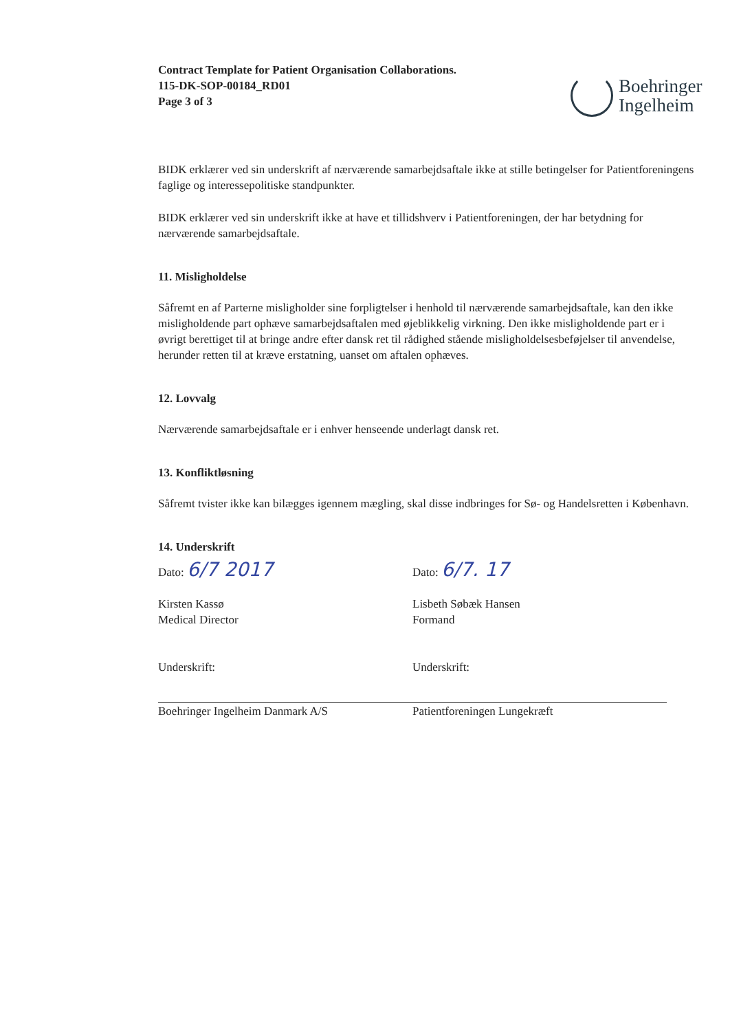Contract Template for Patient Organisation Collaborations.
115-DK-SOP-00184_RD01
Page 3 of 3
Boehringer
Ingelheim
BIDK erklærer ved sin underskrift af nærværende samarbejdsaftale ikke at stille betingelser for Patientforeningens faglige og interessepolitiske standpunkter.
BIDK erklærer ved sin underskrift ikke at have et tillidshverv i Patientforeningen, der har betydning for nærværende samarbejdsaftale.
11. Misligholdelse
Såfremt en af Parterne misligholder sine forpligtelser i henhold til nærværende samarbejdsaftale, kan den ikke misligholdende part ophæve samarbejdsaftalen med øjeblikkelig virkning. Den ikke misligholdende part er i øvrigt berettiget til at bringe andre efter dansk ret til rådighed stående misligholdelsesbeføjelser til anvendelse, herunder retten til at kræve erstatning, uanset om aftalen ophæves.
12. Lovvalg
Nærværende samarbejdsaftale er i enhver henseende underlagt dansk ret.
13. Konfliktløsning
Såfremt tvister ikke kan bilægges igennem mægling, skal disse indbringes for Sø- og Handelsretten i København.
14. Underskrift
Dato: 6/7 2017
Kirsten Kassø
Medical Director
Underskrift:
Boehringer Ingelheim Danmark A/S
Dato: 6/7. 17
Lisbeth Søbæk Hansen
Formand
Underskrift:
Patientforeningen Lungekræft